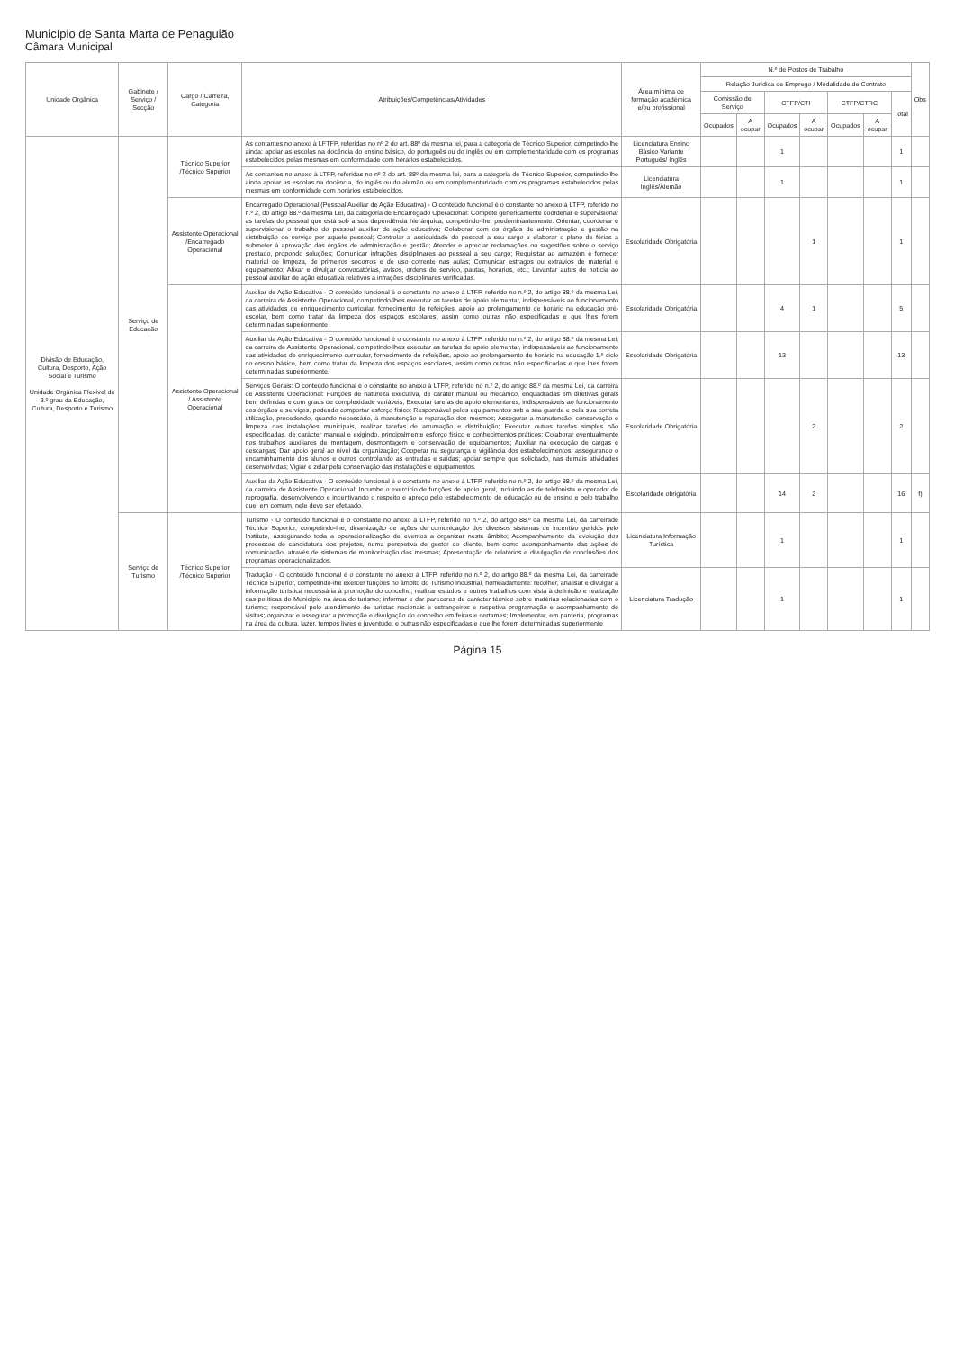Município de Santa Marta de Penaguião
Câmara Municipal
| Unidade Orgânica | Gabinete / Serviço / Secção | Cargo / Carreira, Categoria | Atribuições/Competências/Atividades | Área mínima de formação académica e/ou profissional | N.º de Postos de Trabalho | | | | | | | Obs |
| --- | --- | --- | --- | --- | --- | --- | --- | --- | --- | --- | --- | --- |
| | | | | | Relação Jurídica de Emprego / Modalidade de Contrato | | | | | | | |
| | | | | | Comissão de Serviço | | CTFP/CTI | | CTFP/CTRC | | Total | |
| | | | | | Ocupados | A ocupar | Ocupados | A ocupar | Ocupados | A ocupar | | |
| Divisão de Educação, Cultura, Desporto, Ação Social e Turismo Unidade Orgânica Flexível de 3.º grau da Educação, Cultura, Desporto e Turismo | Serviço de Educação | Técnico Superior /Técnico Superior | As contantes no anexo à LFTFP, referidas no nº 2 do art. 88º da mesma lei, para a categoria de Técnico Superior, competindo-lhe ainda: apoiar as escolas na docência do ensino básico, do português ou do inglês ou em complementaridade com os programas estabelecidos pelas mesmas em conformidade com horários estabelecidos. | Licenciatura Ensino Básico Variante Português/ Inglês | | | 1 | | | | 1 | |
| | | | As contantes no anexo à LTFP, referidas no nº 2 do art. 88º da mesma lei, para a categoria de Técnico Superior, competindo-lhe ainda apoiar as escolas na docência, do inglês ou do alemão ou em complementaridade com os programas estabelecidos pelas mesmas em conformidade com horários estabelecidos. | Licenciatura Inglês/Alemão | | | 1 | | | | 1 | |
| | | Assistente Operacional /Encarregado Operacional | Encarregado Operacional (Pessoal Auxiliar de Ação Educativa) - O conteúdo funcional é o constante no anexo à LTFP, referido no n.º 2, do artigo 88.º da mesma Lei, da categoria de Encarregado Operacional: Compete genericamente coordenar e supervisionar as tarefas do pessoal que está sob a sua dependência hierárquica, competindo-lhe, predominantemente: Orientar, coordenar e supervisionar o trabalho do pessoal auxiliar de ação educativa; Colaborar com os órgãos de administração e gestão na distribuição de serviço por aquele pessoal; Controlar a assiduidade do pessoal a seu cargo e elaborar o plano de férias a submeter à aprovação dos órgãos de administração e gestão; Atender e apreciar reclamações ou sugestões sobre o serviço prestado, propondo soluções; Comunicar infrações disciplinares ao pessoal a seu cargo; Requisitar ao armazém e fornecer material de limpeza, de primeiros socorros e de uso corrente nas aulas; Comunicar estragos ou extravios de material e equipamento; Afixar e divulgar convocatórias, avisos, ordens de serviço, pautas, horários, etc.; Levantar autos de notícia ao pessoal auxiliar de ação educativa relativos a infrações disciplinares verificadas. | Escolaridade Obrigatória | | | | 1 | | | 1 | |
| | | Assistente Operacional / Assistente Operacional | Auxiliar de Ação Educativa - O conteúdo funcional é o constante no anexo à LTFP, referido no n.º 2, do artigo 88.º da mesma Lei, da carreira de Assistente Operacional, competindo-lhes executar as tarefas de apoio elementar, indispensáveis ao funcionamento das atividades de enriquecimento curricular, fornecimento de refeições, apoio ao prolongamento de horário na educação pré-escolar, bem como tratar da limpeza dos espaços escolares, assim como outras não especificadas e que lhes forem determinadas superiormente | Escolaridade Obrigatória | | | 4 | 1 | | | 5 | |
| | | | Auxiliar da Ação Educativa - O conteúdo funcional é o constante no anexo à LTFP, referido no n.º 2, do artigo 88.º da mesma Lei, da carreira de Assistente Operacional. competindo-lhes executar as tarefas de apoio elementar, indispensáveis ao funcionamento das atividades de enriquecimento curricular, fornecimento de refeições, apoio ao prolongamento de horário na educação 1.º ciclo do ensino básico, bem como tratar da limpeza dos espaços escolares, assim como outras não especificadas e que lhes forem determinadas superiormente. | Escolaridade Obrigatória | | | 13 | | | | 13 | |
| | | | Serviços Gerais: O conteúdo funcional é o constante no anexo à LTFP, referido no n.º 2, do artigo 88.º da mesma Lei, da carreira de Assistente Operacional: Funções de natureza executiva, de caráter manual ou mecânico, enquadradas em diretivas gerais bem definidas e com graus de complexidade variáveis; Executar tarefas de apoio elementares, indispensáveis ao funcionamento dos órgãos e serviços, podendo comportar esforço físico; Responsável pelos equipamentos sob a sua guarda e pela sua correta utilização, procedendo, quando necessário, à manutenção e reparação dos mesmos; Assegurar a manutenção, conservação e limpeza das instalações municipais, realizar tarefas de arrumação e distribuição; Executar outras tarefas simples não especificadas, de carácter manual e exigindo, principalmente esforço físico e conhecimentos práticos; Colaborar eventualmente nos trabalhos auxiliares de montagem, desmontagem e conservação de equipamentos; Auxiliar na execução de cargas e descargas; Dar apoio geral ao nível da organização; Cooperar na segurança e vigilância dos estabelecimentos, assegurando o encaminhamento dos alunos e outros controlando as entradas e saídas; apoiar sempre que solicitado, nas demais atividades desenvolvidas; Vigiar e zelar pela conservação das instalações e equipamentos. | Escolaridade Obrigatória | | | | 2 | | | 2 | |
| | | | Auxiliar da Ação Educativa - O conteúdo funcional é o constante no anexo à LTFP, referido no n.º 2, do artigo 88.º da mesma Lei, da carreira de Assistente Operacional: Incumbe o exercício de funções de apoio geral, incluindo as de telefonista e operador de reprografia, desenvolvendo e incentivando o respeito e apreço pelo estabelecimento de educação ou de ensino e pelo trabalho que, em comum, nele deve ser efetuado. | Escolaridade obrigatória | | | 14 | 2 | | | 16 | f) |
| | Serviço de Turismo | Técnico Superior /Técnico Superior | Turismo - O conteúdo funcional é o constante no anexo à LTFP, referido no n.º 2, do artigo 88.º da mesma Lei, da carreirade Técnico Superior, competindo-lhe, dinamização de ações de comunicação dos diversos sistemas de incentivo geridos pelo Instituto, assegurando toda a operacionalização de eventos a organizar neste âmbito; Acompanhamento da evolução dos processos de candidatura dos projetos, numa perspetiva de gestor do cliente, bem como acompanhamento das ações de comunicação, através de sistemas de monitorização das mesmas; Apresentação de relatórios e divulgação de conclusões dos programas operacionalizados. | Licenciatura Informação Turística | | | 1 | | | | 1 | |
| | | | Tradução - O conteúdo funcional é o constante no anexo à LTFP, referido no n.º 2, do artigo 88.º da mesma Lei, da carreirade Técnico Superior, competindo-lhe exercer funções no âmbito do Turismo Industrial, nomeadamente: recolher, analisar e divulgar a informação turística necessária à promoção do concelho; realizar estudos e outros trabalhos com vista à definição e realização das políticas do Município na área do turismo; informar e dar pareceres de carácter técnico sobre matérias relacionadas com o turismo; responsável pelo atendimento de turistas nacionais e estrangeiros e respetiva programação e acompanhamento de visitas; organizar e assegurar a promoção e divulgação do concelho em feiras e certames; Implementar, em parceria, programas na área da cultura, lazer, tempos livres e juventude, e outras não especificadas e que lhe forem determinadas superiormente | Licenciatura Tradução | | | 1 | | | | 1 | |
Página 15